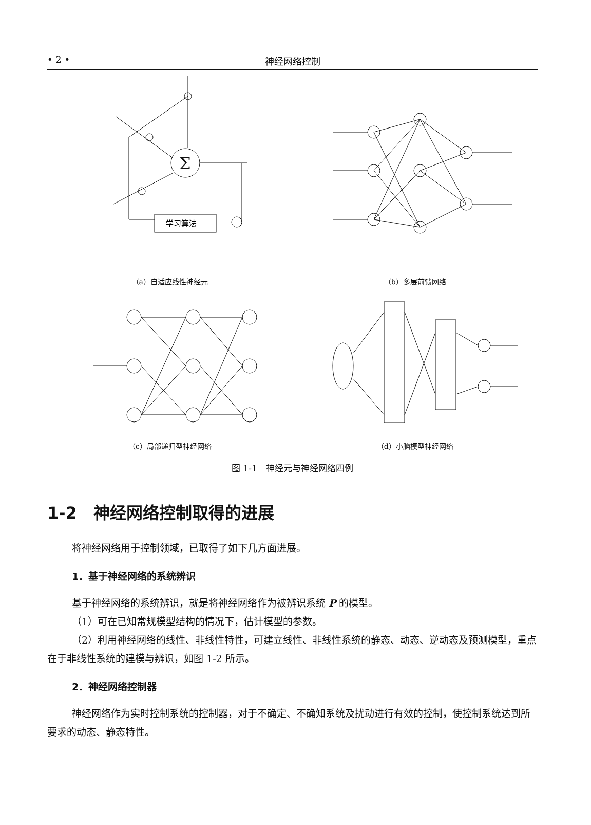• 2 • 神经网络控制
Σ
学习算法
（a）自适应线性神经元
（b）多层前馈网络
（c）局部递归型神经网络
（d）小脑模型神经网络
图 1-1　神经元与神经网络四例
1-2　神经网络控制取得的进展
将神经网络用于控制领域，已取得了如下几方面进展。
1．基于神经网络的系统辨识
基于神经网络的系统辨识，就是将神经网络作为被辨识系统 P 的模型。
（1）可在已知常规模型结构的情况下，估计模型的参数。
（2）利用神经网络的线性、非线性特性，可建立线性、非线性系统的静态、动态、逆动态及预测模型，重点在于非线性系统的建模与辨识，如图 1-2 所示。
2．神经网络控制器
神经网络作为实时控制系统的控制器，对于不确定、不确知系统及扰动进行有效的控制，使控制系统达到所要求的动态、静态特性。